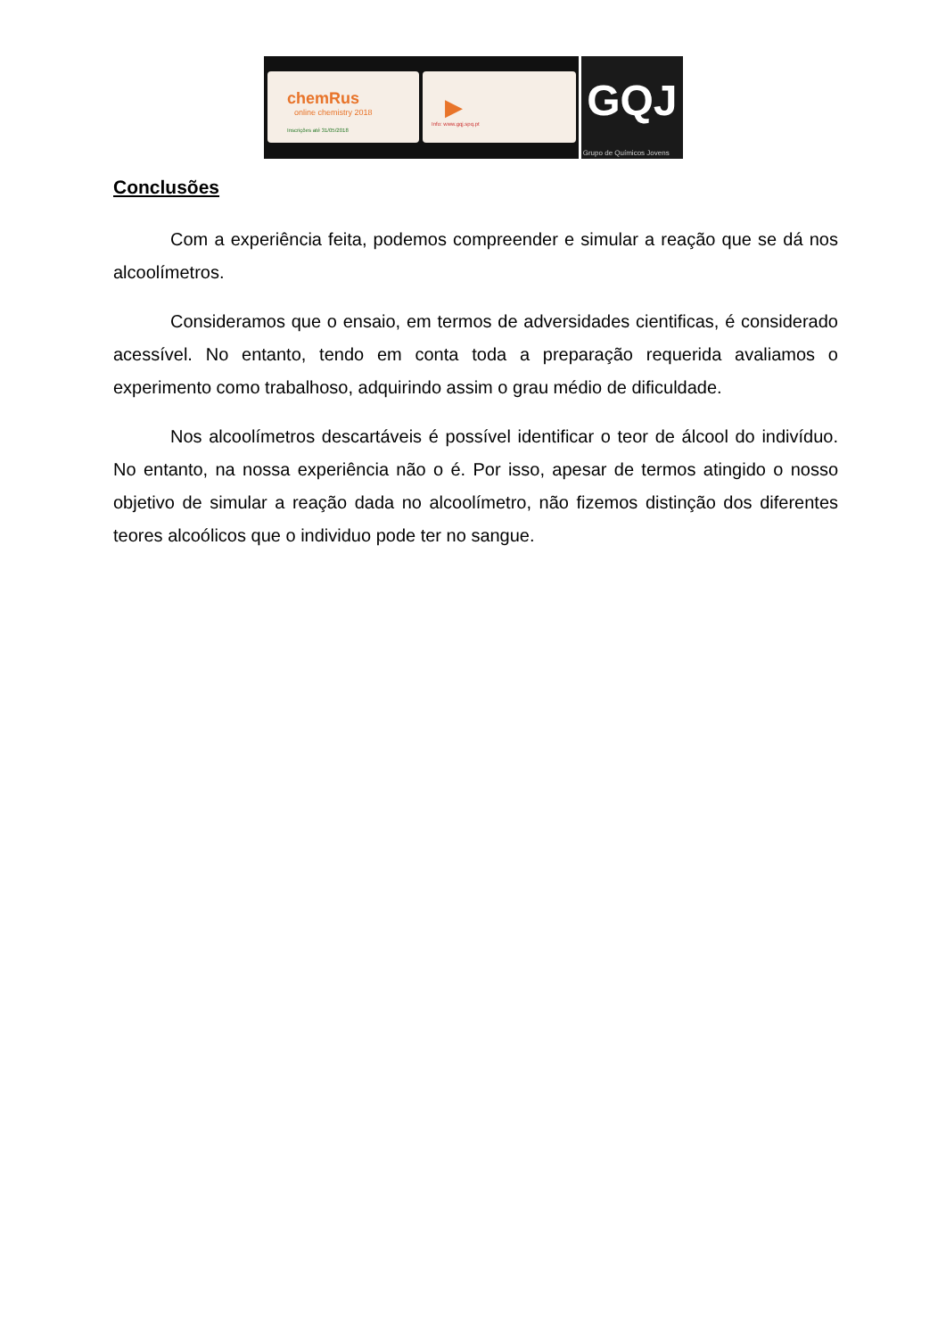chemRus
online chemistry 2018
Inscrições até 31/05/2018
▶
Info: www.gqj.spq.pt
GQJ
Grupo de Químicos Jovens
Conclusões
Com a experiência feita, podemos compreender e simular a reação que se dá nos alcoolímetros.
Consideramos que o ensaio, em termos de adversidades cientificas, é considerado acessível. No entanto, tendo em conta toda a preparação requerida avaliamos o experimento como trabalhoso, adquirindo assim o grau médio de dificuldade.
Nos alcoolímetros descartáveis é possível identificar o teor de álcool do indivíduo. No entanto, na nossa experiência não o é. Por isso, apesar de termos atingido o nosso objetivo de simular a reação dada no alcoolímetro, não fizemos distinção dos diferentes teores alcoólicos que o individuo pode ter no sangue.